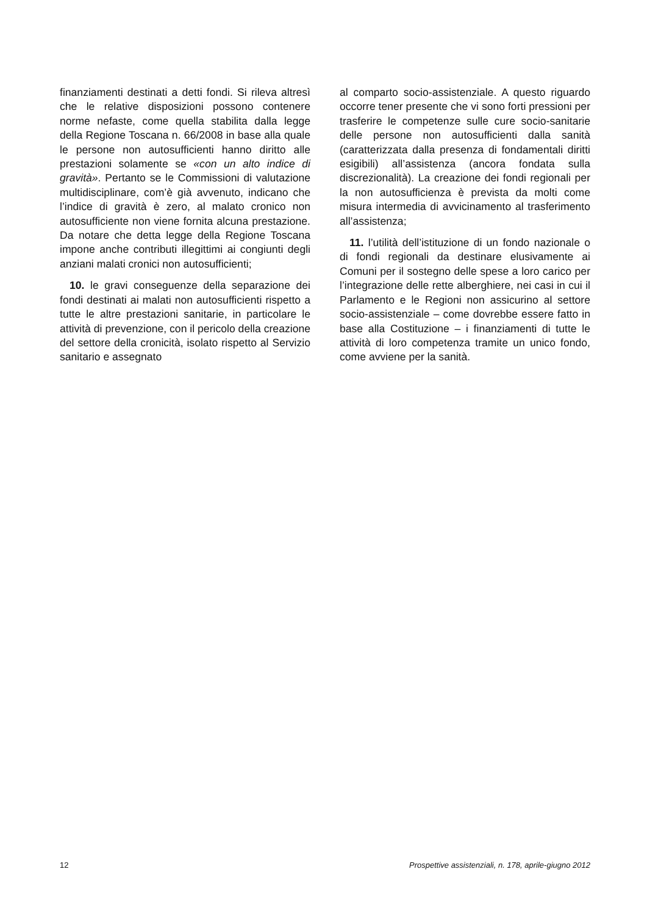finanziamenti destinati a detti fondi. Si rileva altresì che le relative disposizioni possono contenere norme nefaste, come quella stabilita dalla legge della Regione Toscana n. 66/2008 in base alla quale le persone non autosufficienti hanno diritto alle prestazioni solamente se «con un alto indice di gravità». Pertanto se le Commissioni di valutazione multidisciplinare, com’è già avvenuto, indicano che l’indice di gravità è zero, al malato cronico non autosufficiente non viene fornita alcuna prestazione. Da notare che detta legge della Regione Toscana impone anche contributi illegittimi ai congiunti degli anziani malati cronici non autosufficienti;
10. le gravi conseguenze della separazione dei fondi destinati ai malati non autosufficienti rispetto a tutte le altre prestazioni sanitarie, in particolare le attività di prevenzione, con il pericolo della creazione del settore della cronicità, isolato rispetto al Servizio sanitario e assegnato
al comparto socio-assistenziale. A questo riguardo occorre tener presente che vi sono forti pressioni per trasferire le competenze sulle cure socio-sanitarie delle persone non autosufficienti dalla sanità (caratterizzata dalla presenza di fondamentali diritti esigibili) all’assistenza (ancora fondata sulla discrezionalità). La creazione dei fondi regionali per la non autosufficienza è prevista da molti come misura intermedia di avvicinamento al trasferimento all’assistenza;
11. l’utilità dell’istituzione di un fondo nazionale o di fondi regionali da destinare elusivamente ai Comuni per il sostegno delle spese a loro carico per l’integrazione delle rette alberghiere, nei casi in cui il Parlamento e le Regioni non assicurino al settore socio-assistenziale – come dovrebbe essere fatto in base alla Costituzione – i finanziamenti di tutte le attività di loro competenza tramite un unico fondo, come avviene per la sanità.
12 Prospettive assistenziali, n. 178, aprile-giugno 2012